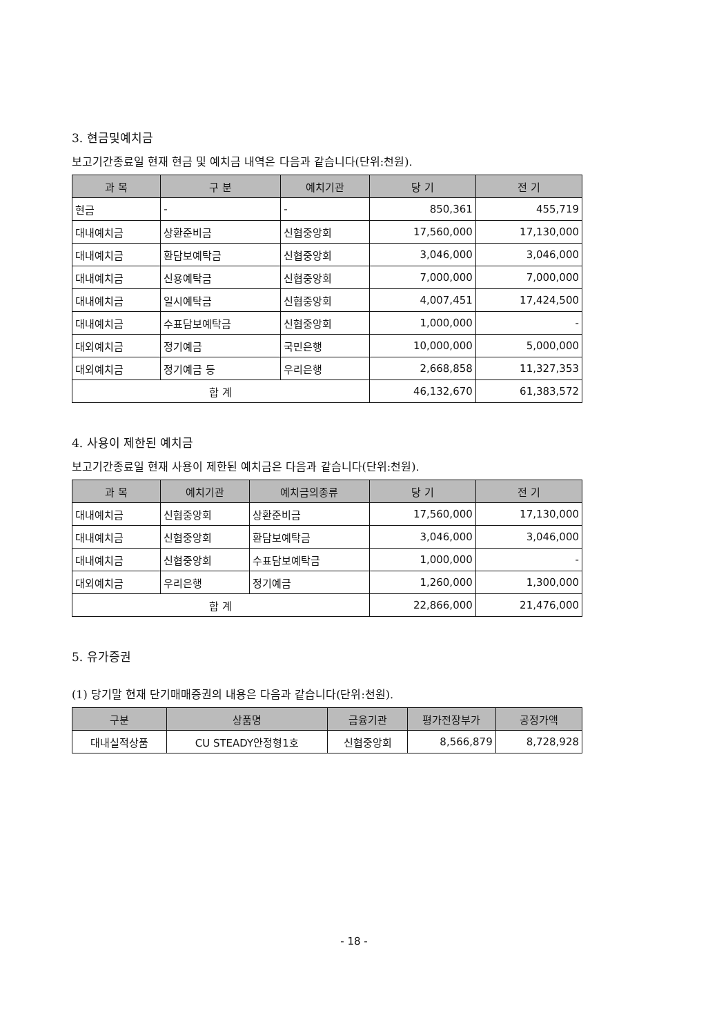3. 현금및예치금
보고기간종료일 현재 현금 및 예치금 내역은 다음과 같습니다(단위:천원).
| 과 목 | 구 분 | 예치기관 | 당 기 | 전 기 |
| --- | --- | --- | --- | --- |
| 현금 | - | - | 850,361 | 455,719 |
| 대내예치금 | 상환준비금 | 신협중앙회 | 17,560,000 | 17,130,000 |
| 대내예치금 | 환담보예탁금 | 신협중앙회 | 3,046,000 | 3,046,000 |
| 대내예치금 | 신용예탁금 | 신협중앙회 | 7,000,000 | 7,000,000 |
| 대내예치금 | 일시예탁금 | 신협중앙회 | 4,007,451 | 17,424,500 |
| 대내예치금 | 수표담보예탁금 | 신협중앙회 | 1,000,000 | - |
| 대외예치금 | 정기예금 | 국민은행 | 10,000,000 | 5,000,000 |
| 대외예치금 | 정기예금 등 | 우리은행 | 2,668,858 | 11,327,353 |
| 합 계 | | | 46,132,670 | 61,383,572 |
4. 사용이 제한된 예치금
보고기간종료일 현재 사용이 제한된 예치금은 다음과 같습니다(단위:천원).
| 과 목 | 예치기관 | 예치금의종류 | 당 기 | 전 기 |
| --- | --- | --- | --- | --- |
| 대내예치금 | 신협중앙회 | 상환준비금 | 17,560,000 | 17,130,000 |
| 대내예치금 | 신협중앙회 | 환담보예탁금 | 3,046,000 | 3,046,000 |
| 대내예치금 | 신협중앙회 | 수표담보예탁금 | 1,000,000 | - |
| 대외예치금 | 우리은행 | 정기예금 | 1,260,000 | 1,300,000 |
| 합 계 | | | 22,866,000 | 21,476,000 |
5. 유가증권
(1) 당기말 현재 단기매매증권의 내용은 다음과 같습니다(단위:천원).
| 구분 | 상품명 | 금융기관 | 평가전장부가 | 공정가액 |
| --- | --- | --- | --- | --- |
| 대내실적상품 | CU STEADY안정형1호 | 신협중앙회 | 8,566,879 | 8,728,928 |
- 18 -